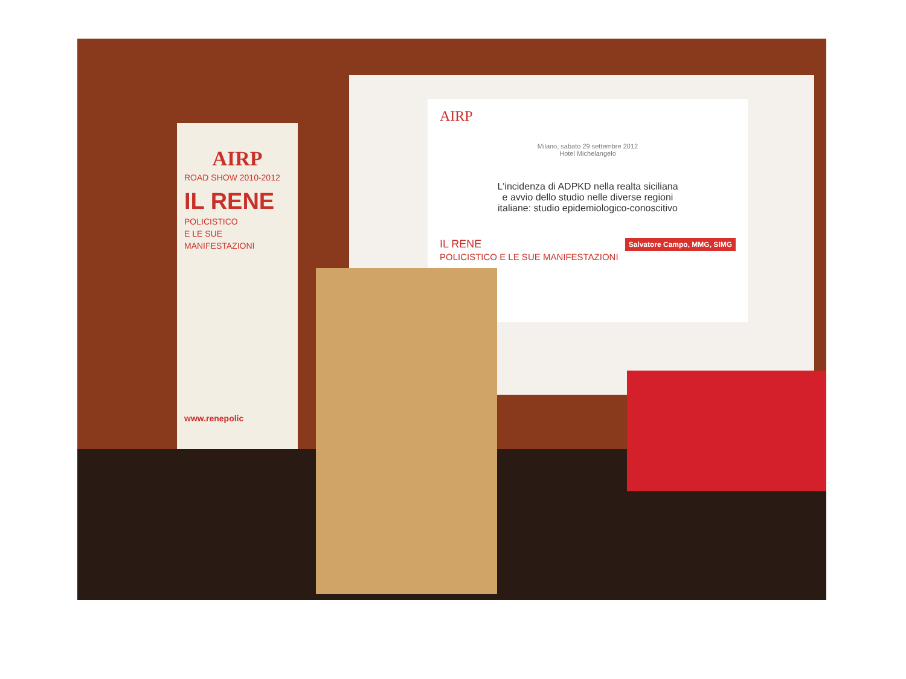AIRP
ROAD SHOW 2010-2012
IL RENE
POLICISTICO
E LE SUE
MANIFESTAZIONI
www.renepolic
AIRP
Milano, sabato 29 settembre 2012
Hotel Michelangelo
L'incidenza di ADPKD nella realta siciliana
e avvio dello studio nelle diverse regioni
italiane: studio epidemiologico-conoscitivo
Salvatore Campo, MMG, SIMG
IL RENE
POLICISTICO E LE SUE MANIFESTAZIONI